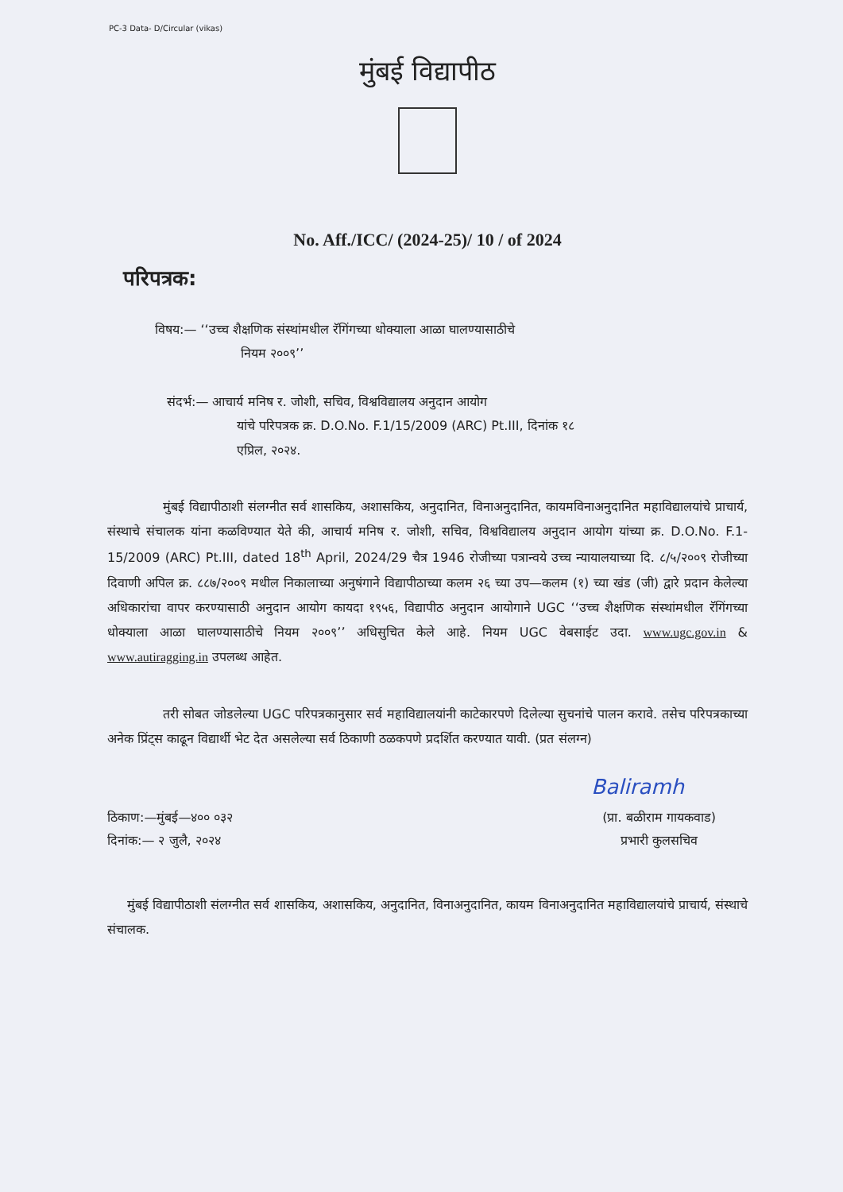PC-3 Data- D/Circular (vikas)
मुंबई विद्यापीठ
No. Aff./ICC/ (2024-25)/ 10 / of 2024
परिपत्रक:
विषय:— ‘‘उच्च शैक्षणिक संस्थांमधील रॅगिंगच्या धोक्याला आळा घालण्यासाठीचे
नियम २००९’’
संदर्भ:— आचार्य मनिष र. जोशी, सचिव, विश्वविद्यालय अनुदान आयोग
यांचे परिपत्रक क्र. D.O.No. F.1/15/2009 (ARC) Pt.III, दिनांक १८
एप्रिल, २०२४.
मुंबई विद्यापीठाशी संलग्नीत सर्व शासकिय, अशासकिय, अनुदानित, विनाअनुदानित, कायमविनाअनुदानित महाविद्यालयांचे प्राचार्य, संस्थाचे संचालक यांना कळविण्यात येते की, आचार्य मनिष र. जोशी, सचिव, विश्वविद्यालय अनुदान आयोग यांच्या क्र. D.O.No. F.1-15/2009 (ARC) Pt.III, dated 18<sup>th</sup> April, 2024/29 चैत्र 1946 रोजीच्या पत्रान्वये उच्च न्यायालयाच्या दि. ८/५/२००९ रोजीच्या दिवाणी अपिल क्र. ८८७/२००९ मधील निकालाच्या अनुषंगाने विद्यापीठाच्या कलम २६ च्या उप—कलम (१) च्या खंड (जी) द्वारे प्रदान केलेल्या अधिकारांचा वापर करण्यासाठी अनुदान आयोग कायदा १९५६, विद्यापीठ अनुदान आयोगाने UGC ‘‘उच्च शैक्षणिक संस्थांमधील रॅगिंगच्या धोक्याला आळा घालण्यासाठीचे नियम २००९’’ अधिसुचित केले आहे. नियम UGC वेबसाईट उदा. www.ugc.gov.in & www.autiragging.in उपलब्ध आहेत.
तरी सोबत जोडलेल्या UGC परिपत्रकानुसार सर्व महाविद्यालयांनी काटेकारपणे दिलेल्या सुचनांचे पालन करावे. तसेच परिपत्रकाच्या अनेक प्रिंट्स काढून विद्यार्थी भेट देत असलेल्या सर्व ठिकाणी ठळकपणे प्रदर्शित करण्यात यावी. (प्रत संलग्न)
Baliramh
ठिकाण:—मुंबई—४०० ०३२
दिनांक:— २ जुलै, २०२४
(प्रा. बळीराम गायकवाड)
प्रभारी कुलसचिव
मुंबई विद्यापीठाशी संलग्नीत सर्व शासकिय, अशासकिय, अनुदानित, विनाअनुदानित, कायम विनाअनुदानित महाविद्यालयांचे प्राचार्य, संस्थाचे संचालक.